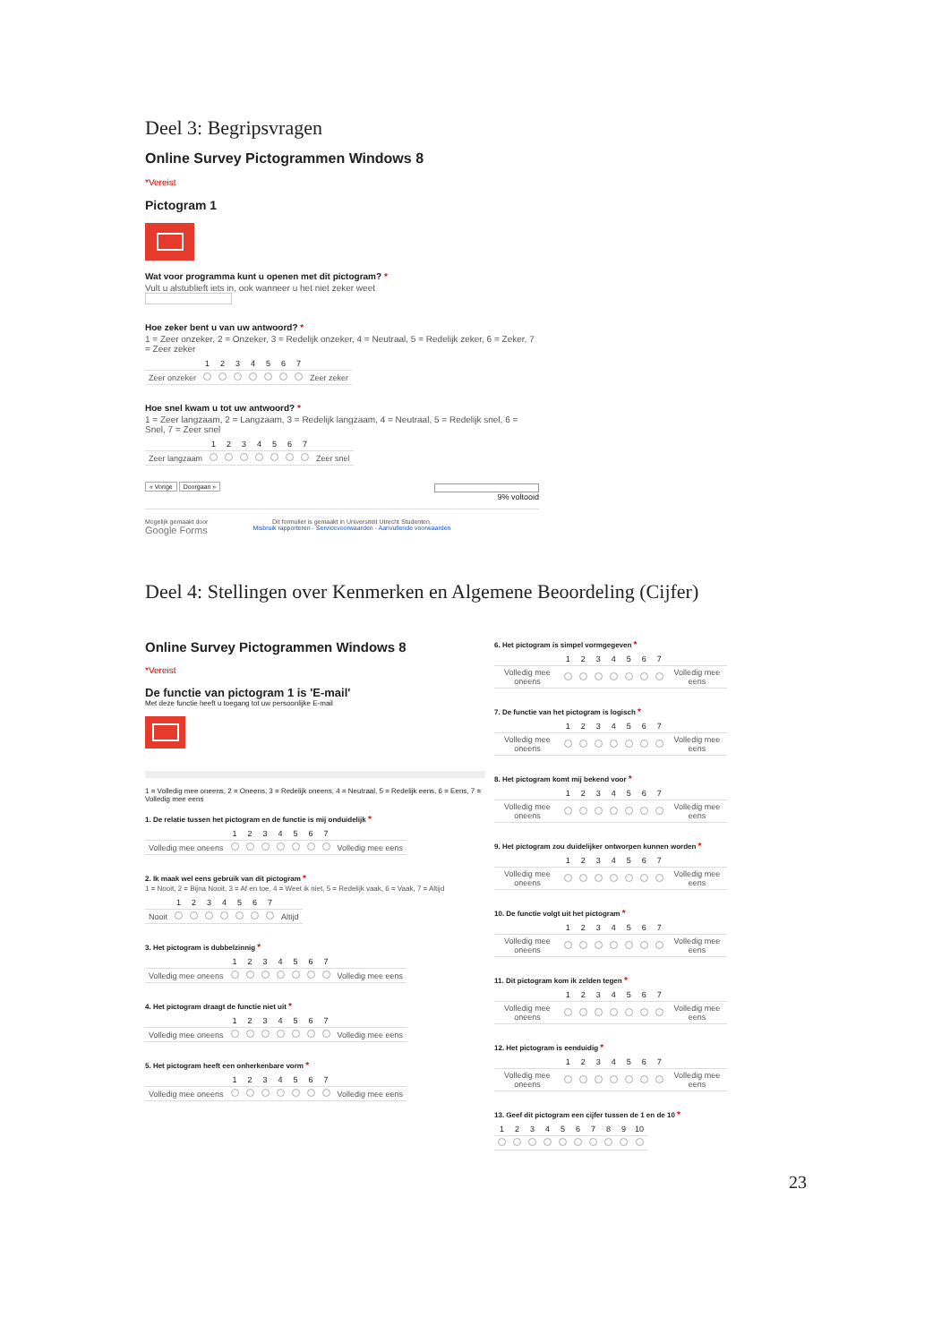Deel 3: Begripsvragen
Online Survey Pictogrammen Windows 8
*Vereist
Pictogram 1
Wat voor programma kunt u openen met dit pictogram? *
Vult u alstublieft iets in, ook wanneer u het niet zeker weet
Hoe zeker bent u van uw antwoord? *
1 = Zeer onzeker, 2 = Onzeker, 3 = Redelijk onzeker, 4 = Neutraal, 5 = Redelijk zeker, 6 = Zeker, 7 = Zeer zeker
| | 1 | 2 | 3 | 4 | 5 | 6 | 7 | |
| --- | --- | --- | --- | --- | --- | --- | --- | --- |
| Zeer onzeker | | | | | | | | Zeer zeker |
Hoe snel kwam u tot uw antwoord? *
1 = Zeer langzaam, 2 = Langzaam, 3 = Redelijk langzaam, 4 = Neutraal, 5 = Redelijk snel, 6 = Snel, 7 = Zeer snel
| | 1 | 2 | 3 | 4 | 5 | 6 | 7 | |
| --- | --- | --- | --- | --- | --- | --- | --- | --- |
| Zeer langzaam | | | | | | | | Zeer snel |
« Vorige Doorgaan »
9% voltooid
Mogelijk gemaakt door
Google Forms
Dit formulier is gemaakt in Universiteit Utrecht Studenten.
Misbruik rapporteren - Servicevoorwaarden - Aanvullende voorwaarden
Deel 4: Stellingen over Kenmerken en Algemene Beoordeling (Cijfer)
Online Survey Pictogrammen Windows 8
*Vereist
De functie van pictogram 1 is 'E-mail'
Met deze functie heeft u toegang tot uw persoonlijke E-mail
1 = Volledig mee oneens, 2 = Oneens, 3 = Redelijk oneens, 4 = Neutraal, 5 = Redelijk eens, 6 = Eens, 7 = Volledig mee eens
1. De relatie tussen het pictogram en de functie is mij onduidelijk *
| | 1 | 2 | 3 | 4 | 5 | 6 | 7 | |
| --- | --- | --- | --- | --- | --- | --- | --- | --- |
| Volledig mee oneens | | | | | | | | Volledig mee eens |
2. Ik maak wel eens gebruik van dit pictogram *
1 = Nooit, 2 = Bijna Nooit, 3 = Af en toe, 4 = Weet ik niet, 5 = Redelijk vaak, 6 = Vaak, 7 = Altijd
| | 1 | 2 | 3 | 4 | 5 | 6 | 7 | |
| --- | --- | --- | --- | --- | --- | --- | --- | --- |
| Nooit | | | | | | | | Altijd |
3. Het pictogram is dubbelzinnig *
| | 1 | 2 | 3 | 4 | 5 | 6 | 7 | |
| --- | --- | --- | --- | --- | --- | --- | --- | --- |
| Volledig mee oneens | | | | | | | | Volledig mee eens |
4. Het pictogram draagt de functie niet uit *
| | 1 | 2 | 3 | 4 | 5 | 6 | 7 | |
| --- | --- | --- | --- | --- | --- | --- | --- | --- |
| Volledig mee oneens | | | | | | | | Volledig mee eens |
5. Het pictogram heeft een onherkenbare vorm *
| | 1 | 2 | 3 | 4 | 5 | 6 | 7 | |
| --- | --- | --- | --- | --- | --- | --- | --- | --- |
| Volledig mee oneens | | | | | | | | Volledig mee eens |
6. Het pictogram is simpel vormgegeven *
| | 1 | 2 | 3 | 4 | 5 | 6 | 7 | |
| --- | --- | --- | --- | --- | --- | --- | --- | --- |
| Volledig mee oneens | | | | | | | | Volledig mee eens |
7. De functie van het pictogram is logisch *
| | 1 | 2 | 3 | 4 | 5 | 6 | 7 | |
| --- | --- | --- | --- | --- | --- | --- | --- | --- |
| Volledig mee oneens | | | | | | | | Volledig mee eens |
8. Het pictogram komt mij bekend voor *
| | 1 | 2 | 3 | 4 | 5 | 6 | 7 | |
| --- | --- | --- | --- | --- | --- | --- | --- | --- |
| Volledig mee oneens | | | | | | | | Volledig mee eens |
9. Het pictogram zou duidelijker ontworpen kunnen worden *
| | 1 | 2 | 3 | 4 | 5 | 6 | 7 | |
| --- | --- | --- | --- | --- | --- | --- | --- | --- |
| Volledig mee oneens | | | | | | | | Volledig mee eens |
10. De functie volgt uit het pictogram *
| | 1 | 2 | 3 | 4 | 5 | 6 | 7 | |
| --- | --- | --- | --- | --- | --- | --- | --- | --- |
| Volledig mee oneens | | | | | | | | Volledig mee eens |
11. Dit pictogram kom ik zelden tegen *
| | 1 | 2 | 3 | 4 | 5 | 6 | 7 | |
| --- | --- | --- | --- | --- | --- | --- | --- | --- |
| Volledig mee oneens | | | | | | | | Volledig mee eens |
12. Het pictogram is eenduidig *
| | 1 | 2 | 3 | 4 | 5 | 6 | 7 | |
| --- | --- | --- | --- | --- | --- | --- | --- | --- |
| Volledig mee oneens | | | | | | | | Volledig mee eens |
13. Geef dit pictogram een cijfer tussen de 1 en de 10 *
| 1 | 2 | 3 | 4 | 5 | 6 | 7 | 8 | 9 | 10 |
| --- | --- | --- | --- | --- | --- | --- | --- | --- | --- |
23